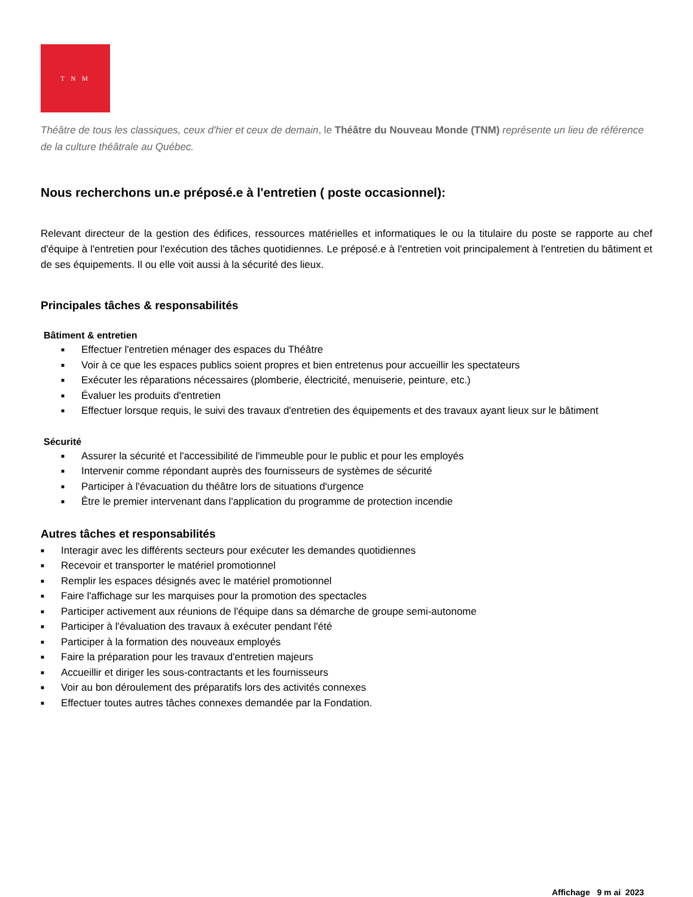T N M
Théâtre de tous les classiques, ceux d'hier et ceux de demain, le Théâtre du Nouveau Monde (TNM) représente un lieu de référence de la culture théâtrale au Québec.
Nous recherchons un.e préposé.e à l'entretien ( poste occasionnel):
Relevant directeur de la gestion des édifices, ressources matérielles et informatiques le ou la titulaire du poste se rapporte au chef d'équipe à l'entretien pour l'exécution des tâches quotidiennes. Le préposé.e à l'entretien voit principalement à l'entretien du bâtiment et de ses équipements. Il ou elle voit aussi à la sécurité des lieux.
Principales tâches & responsabilités
Bâtiment & entretien
■ Effectuer l'entretien ménager des espaces du Théâtre
■ Voir à ce que les espaces publics soient propres et bien entretenus pour accueillir les spectateurs
■ Exécuter les réparations nécessaires (plomberie, électricité, menuiserie, peinture, etc.)
■ Évaluer les produits d'entretien
■ Effectuer lorsque requis, le suivi des travaux d'entretien des équipements et des travaux ayant lieux sur le bâtiment
Sécurité
■ Assurer la sécurité et l'accessibilité de l'immeuble pour le public et pour les employés
■ Intervenir comme répondant auprès des fournisseurs de systèmes de sécurité
■ Participer à l'évacuation du théâtre lors de situations d'urgence
■ Être le premier intervenant dans l'application du programme de protection incendie
Autres tâches et responsabilités
■ Interagir avec les différents secteurs pour exécuter les demandes quotidiennes
■ Recevoir et transporter le matériel promotionnel
■ Remplir les espaces désignés avec le matériel promotionnel
■ Faire l'affichage sur les marquises pour la promotion des spectacles
■ Participer activement aux réunions de l'équipe dans sa démarche de groupe semi-autonome
■ Participer à l'évaluation des travaux à exécuter pendant l'été
■ Participer à la formation des nouveaux employés
■ Faire la préparation pour les travaux d'entretien majeurs
■ Accueillir et diriger les sous-contractants et les fournisseurs
■ Voir au bon déroulement des préparatifs lors des activités connexes
■ Effectuer toutes autres tâches connexes demandée par la Fondation.
Affichage 9 m ai 2023